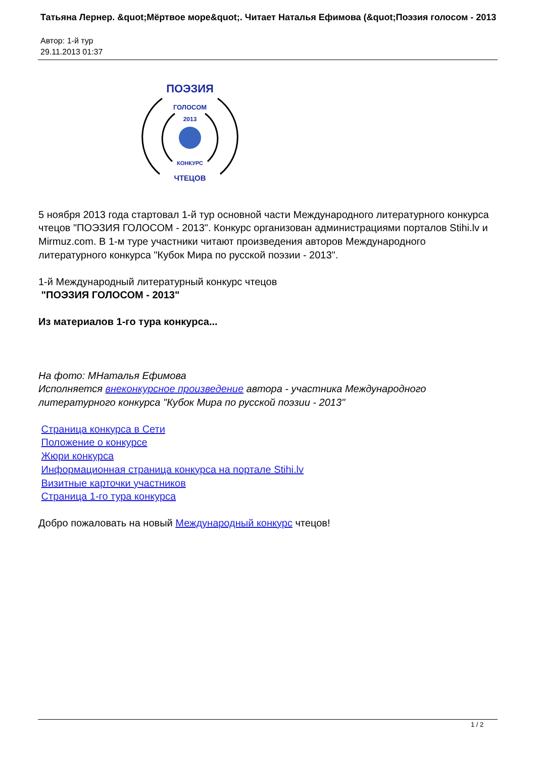Татьяна Лернер. &quot;Мёртвое море&quot;. Читает Наталья Ефимова (&quot;Поэзия голосом - 2013
Автор: 1-й тур
29.11.2013 01:37
ПОЭЗИЯ
ГОЛОСОМ
2013
КОНКУРС
ЧТЕЦОВ
5 ноября 2013 года стартовал 1-й тур основной части Международного литературного конкурса чтецов "ПОЭЗИЯ ГОЛОСОМ - 2013". Конкурс организован администрациями порталов Stihi.lv и Mirmuz.com. В 1-м туре участники читают произведения авторов Международного литературного конкурса "Кубок Мира по русской поэзии - 2013".
1-й Международный литературный конкурс чтецов
"ПОЭЗИЯ ГОЛОСОМ - 2013"
Из материалов 1-го тура конкурса...
На фото: МНаталья Ефимова
Исполняется внеконкурсное произведение автора - участника Международного литературного конкурса "Кубок Мира по русской поэзии - 2013"
Страница конкурса в Сети
Положение о конкурсе
Жюри конкурса
Информационная страница конкурса на портале Stihi.lv
Визитные карточки участников
Страница 1-го тура конкурса
Добро пожаловать на новый Международный конкурс чтецов!
1 / 2